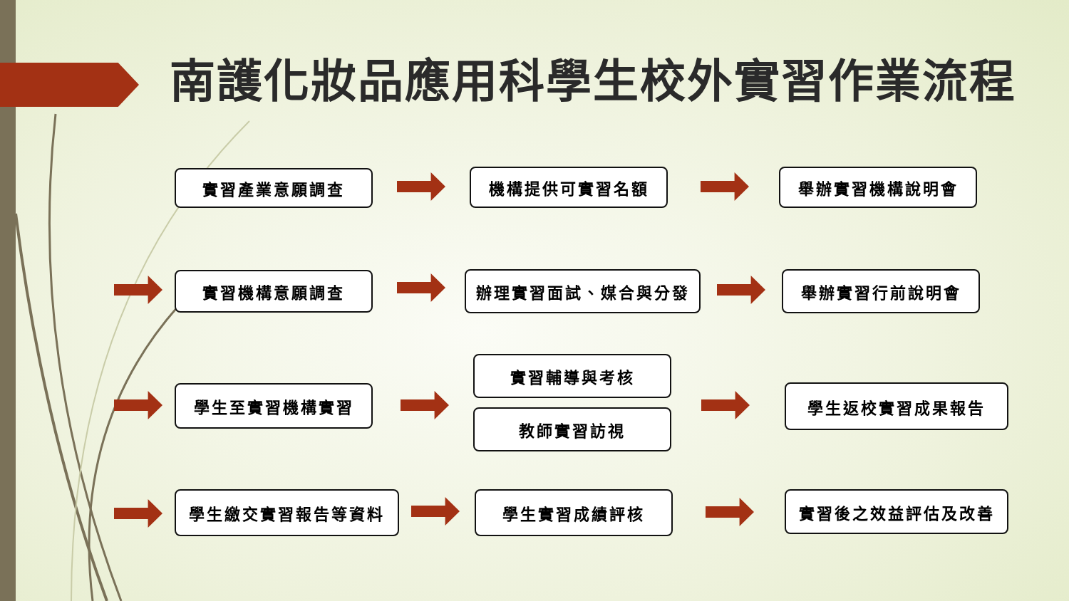南護化妝品應用科學生校外實習作業流程
實習產業意願調查 機構提供可實習名額 舉辦實習機構說明會
實習機構意願調查 辦理實習面試、媒合與分發 舉辦實習行前說明會
學生至實習機構實習
實習輔導與考核
教師實習訪視
學生返校實習成果報告
學生繳交實習報告等資料 學生實習成績評核 實習後之效益評估及改善